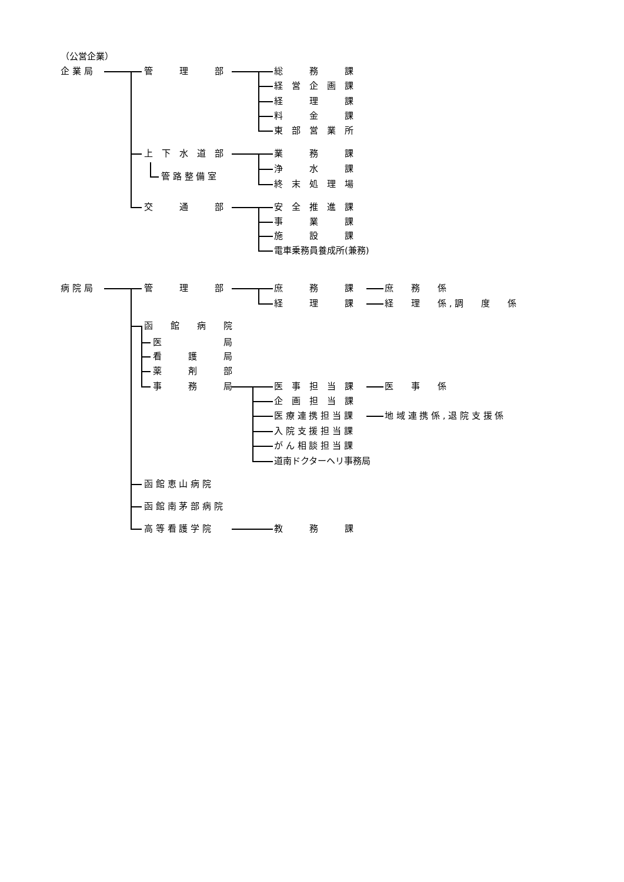（公営企業）
企 業 局 管　　　理　　　部 総　　　務　　　課
経　営　企　画　課
経　　　理　　　課
料　　　金　　　課
東　部　営　業　所
上　下　水　道　部 業　　　務　　　課
浄　　　水　　　課
管 路 整 備 室
終　末　処　理　場
交　　　通　　　部 安　全　推　進　課
事　　　業　　　課
施　　　設　　　課
電車乗務員養成所(兼務)
病 院 局 管　　　理　　　部 庶　　　務　　　課 庶　　務　　係
経　　　理　　　課 経　　理　　係 , 調　　度　　係
函　　館　　病　　院
医　　　　　　　局
看　　　護　　　局
薬　　　剤　　　部
事　　　務　　　局 医　事　担　当　課 医　　事　　係
企　画　担　当　課
医 療 連 携 担 当 課 地 域 連 携 係 , 退 院 支 援 係
入 院 支 援 担 当 課
が ん 相 談 担 当 課
道南ドクターヘリ事務局
函 館 恵 山 病 院
函 館 南 茅 部 病 院
高 等 看 護 学 院 教　　　務　　　課